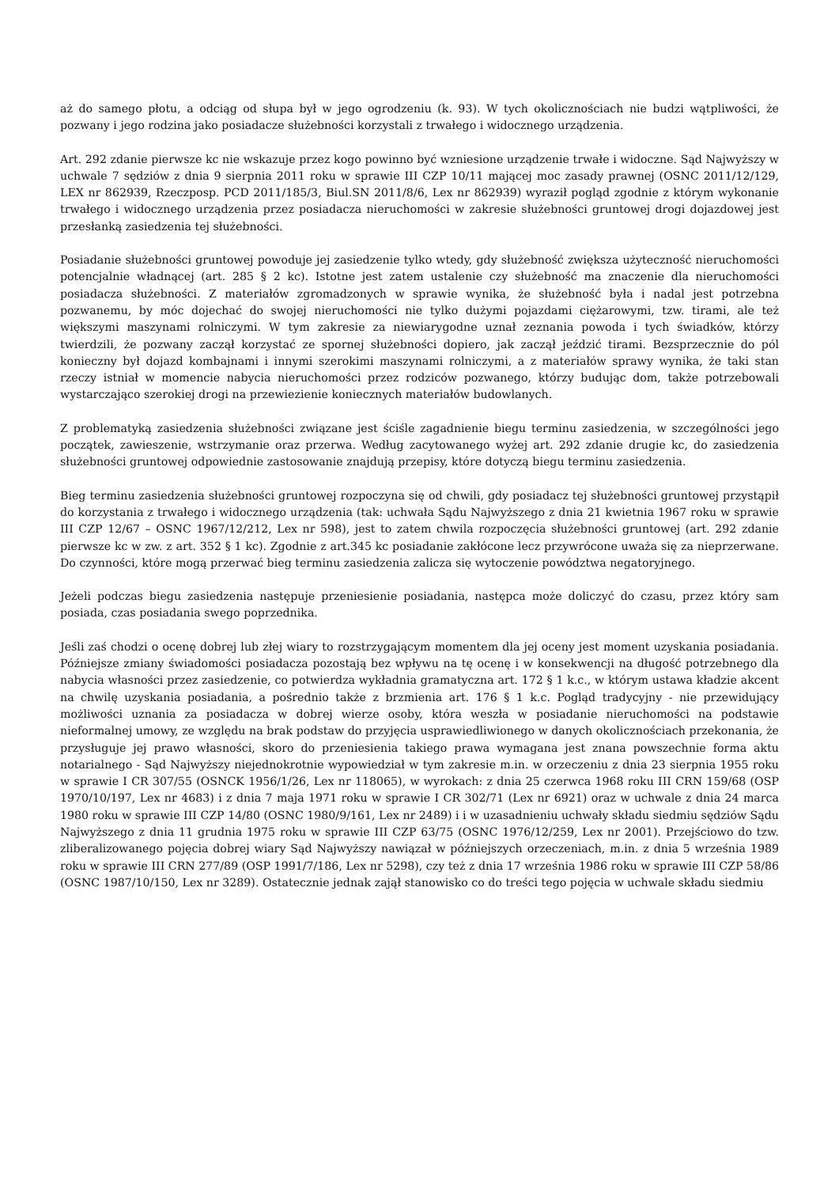aż do samego płotu, a odciąg od słupa był w jego ogrodzeniu (k. 93). W tych okolicznościach nie budzi wątpliwości, że pozwany i jego rodzina jako posiadacze służebności korzystali z trwałego i widocznego urządzenia.
Art. 292 zdanie pierwsze kc nie wskazuje przez kogo powinno być wzniesione urządzenie trwałe i widoczne. Sąd Najwyższy w uchwale 7 sędziów z dnia 9 sierpnia 2011 roku w sprawie III CZP 10/11 mającej moc zasady prawnej (OSNC 2011/12/129, LEX nr 862939, Rzeczposp. PCD 2011/185/3, Biul.SN 2011/8/6, Lex nr 862939) wyraził pogląd zgodnie z którym wykonanie trwałego i widocznego urządzenia przez posiadacza nieruchomości w zakresie służebności gruntowej drogi dojazdowej jest przesłanką zasiedzenia tej służebności.
Posiadanie służebności gruntowej powoduje jej zasiedzenie tylko wtedy, gdy służebność zwiększa użyteczność nieruchomości potencjalnie władnącej (art. 285 § 2 kc). Istotne jest zatem ustalenie czy służebność ma znaczenie dla nieruchomości posiadacza służebności. Z materiałów zgromadzonych w sprawie wynika, że służebność była i nadal jest potrzebna pozwanemu, by móc dojechać do swojej nieruchomości nie tylko dużymi pojazdami ciężarowymi, tzw. tirami, ale też większymi maszynami rolniczymi. W tym zakresie za niewiarygodne uznał zeznania powoda i tych świadków, którzy twierdzili, że pozwany zaczął korzystać ze spornej służebności dopiero, jak zaczął jeździć tirami. Bezsprzecznie do pól konieczny był dojazd kombajnami i innymi szerokimi maszynami rolniczymi, a z materiałów sprawy wynika, że taki stan rzeczy istniał w momencie nabycia nieruchomości przez rodziców pozwanego, którzy budując dom, także potrzebowali wystarczająco szerokiej drogi na przewiezienie koniecznych materiałów budowlanych.
Z problematyką zasiedzenia służebności związane jest ściśle zagadnienie biegu terminu zasiedzenia, w szczególności jego początek, zawieszenie, wstrzymanie oraz przerwa. Według zacytowanego wyżej art. 292 zdanie drugie kc, do zasiedzenia służebności gruntowej odpowiednie zastosowanie znajdują przepisy, które dotyczą biegu terminu zasiedzenia.
Bieg terminu zasiedzenia służebności gruntowej rozpoczyna się od chwili, gdy posiadacz tej służebności gruntowej przystąpił do korzystania z trwałego i widocznego urządzenia (tak: uchwała Sądu Najwyższego z dnia 21 kwietnia 1967 roku w sprawie III CZP 12/67 – OSNC 1967/12/212, Lex nr 598), jest to zatem chwila rozpoczęcia służebności gruntowej (art. 292 zdanie pierwsze kc w zw. z art. 352 § 1 kc). Zgodnie z art.345 kc posiadanie zakłócone lecz przywrócone uważa się za nieprzerwane. Do czynności, które mogą przerwać bieg terminu zasiedzenia zalicza się wytoczenie powództwa negatoryjnego.
Jeżeli podczas biegu zasiedzenia następuje przeniesienie posiadania, następca może doliczyć do czasu, przez który sam posiada, czas posiadania swego poprzednika.
Jeśli zaś chodzi o ocenę dobrej lub złej wiary to rozstrzygającym momentem dla jej oceny jest moment uzyskania posiadania. Późniejsze zmiany świadomości posiadacza pozostają bez wpływu na tę ocenę i w konsekwencji na długość potrzebnego dla nabycia własności przez zasiedzenie, co potwierdza wykładnia gramatyczna art. 172 § 1 k.c., w którym ustawa kładzie akcent na chwilę uzyskania posiadania, a pośrednio także z brzmienia art. 176 § 1 k.c. Pogląd tradycyjny - nie przewidujący możliwości uznania za posiadacza w dobrej wierze osoby, która weszła w posiadanie nieruchomości na podstawie nieformalnej umowy, ze względu na brak podstaw do przyjęcia usprawiedliwionego w danych okolicznościach przekonania, że przysługuje jej prawo własności, skoro do przeniesienia takiego prawa wymagana jest znana powszechnie forma aktu notarialnego - Sąd Najwyższy niejednokrotnie wypowiedział w tym zakresie m.in. w orzeczeniu z dnia 23 sierpnia 1955 roku w sprawie I CR 307/55 (OSNCK 1956/1/26, Lex nr 118065), w wyrokach: z dnia 25 czerwca 1968 roku III CRN 159/68 (OSP 1970/10/197, Lex nr 4683) i z dnia 7 maja 1971 roku w sprawie I CR 302/71 (Lex nr 6921) oraz w uchwale z dnia 24 marca 1980 roku w sprawie III CZP 14/80 (OSNC 1980/9/161, Lex nr 2489) i i w uzasadnieniu uchwały składu siedmiu sędziów Sądu Najwyższego z dnia 11 grudnia 1975 roku w sprawie III CZP 63/75 (OSNC 1976/12/259, Lex nr 2001). Przejściowo do tzw. zliberalizowanego pojęcia dobrej wiary Sąd Najwyższy nawiązał w późniejszych orzeczeniach, m.in. z dnia 5 września 1989 roku w sprawie III CRN 277/89 (OSP 1991/7/186, Lex nr 5298), czy też z dnia 17 września 1986 roku w sprawie III CZP 58/86 (OSNC 1987/10/150, Lex nr 3289). Ostatecznie jednak zajął stanowisko co do treści tego pojęcia w uchwale składu siedmiu